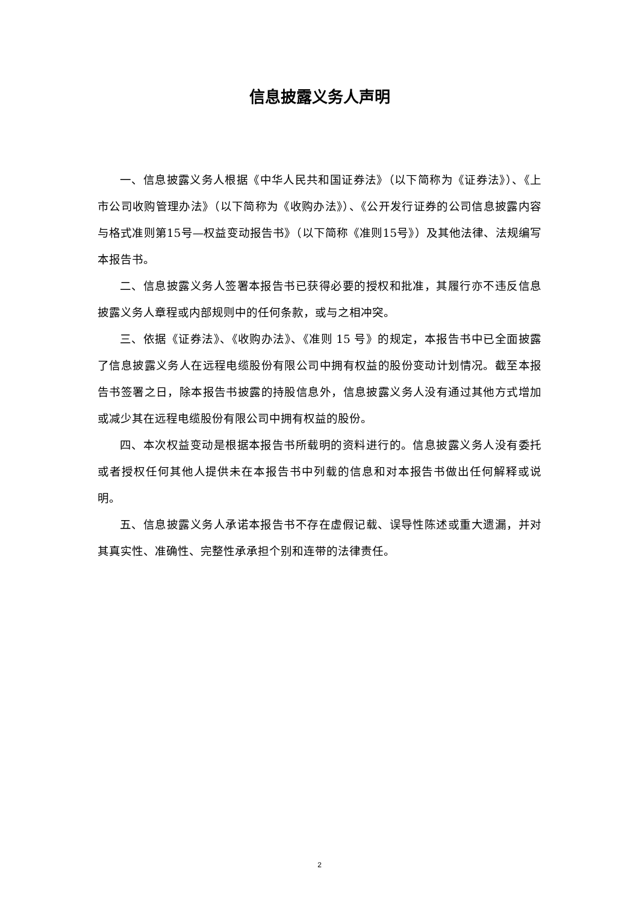信息披露义务人声明
一、信息披露义务人根据《中华人民共和国证券法》（以下简称为《证券法》）、《上市公司收购管理办法》（以下简称为《收购办法》）、《公开发行证券的公司信息披露内容与格式准则第15号—权益变动报告书》（以下简称《准则15号》）及其他法律、法规编写本报告书。
二、信息披露义务人签署本报告书已获得必要的授权和批准，其履行亦不违反信息披露义务人章程或内部规则中的任何条款，或与之相冲突。
三、依据《证券法》、《收购办法》、《准则 15 号》的规定，本报告书中已全面披露了信息披露义务人在远程电缆股份有限公司中拥有权益的股份变动计划情况。截至本报告书签署之日，除本报告书披露的持股信息外，信息披露义务人没有通过其他方式增加或减少其在远程电缆股份有限公司中拥有权益的股份。
四、本次权益变动是根据本报告书所载明的资料进行的。信息披露义务人没有委托或者授权任何其他人提供未在本报告书中列载的信息和对本报告书做出任何解释或说明。
五、信息披露义务人承诺本报告书不存在虚假记载、误导性陈述或重大遗漏，并对其真实性、准确性、完整性承承担个别和连带的法律责任。
2